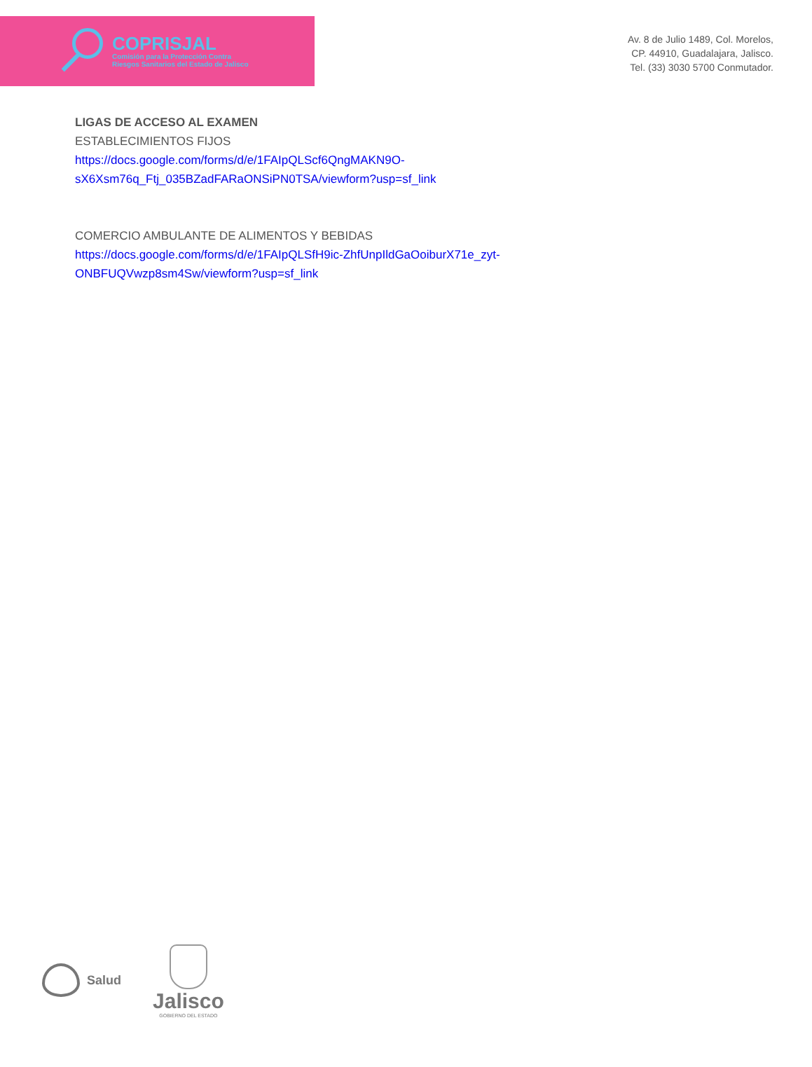COPRISJAL
Comisión para la Protección Contra
Riesgos Sanitarios del Estado de Jalisco
Av. 8 de Julio 1489, Col. Morelos,
CP. 44910, Guadalajara, Jalisco.
Tel. (33) 3030 5700 Conmutador.
LIGAS DE ACCESO AL EXAMEN
ESTABLECIMIENTOS FIJOS
https://docs.google.com/forms/d/e/1FAIpQLScf6QngMAKN9O-
sX6Xsm76q_Ftj_035BZadFARaONSiPN0TSA/viewform?usp=sf_link
COMERCIO AMBULANTE DE ALIMENTOS Y BEBIDAS
https://docs.google.com/forms/d/e/1FAIpQLSfH9ic-ZhfUnpIldGaOoiburX71e_zyt-
ONBFUQVwzp8sm4Sw/viewform?usp=sf_link
Salud
Jalisco
GOBIERNO DEL ESTADO